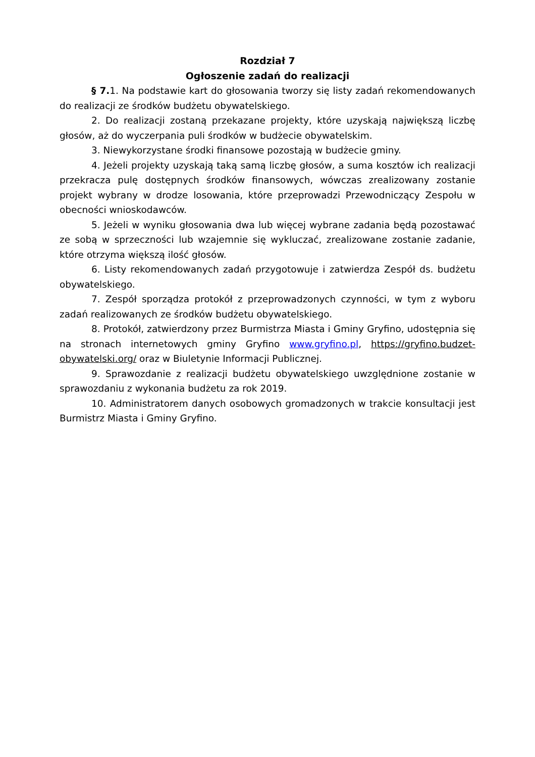Rozdział 7
Ogłoszenie zadań do realizacji
§ 7. 1. Na podstawie kart do głosowania tworzy się listy zadań rekomendowanych do realizacji ze środków budżetu obywatelskiego.
2. Do realizacji zostaną przekazane projekty, które uzyskają największą liczbę głosów, aż do wyczerpania puli środków w budżecie obywatelskim.
3. Niewykorzystane środki finansowe pozostają w budżecie gminy.
4. Jeżeli projekty uzyskają taką samą liczbę głosów, a suma kosztów ich realizacji przekracza pulę dostępnych środków finansowych, wówczas zrealizowany zostanie projekt wybrany w drodze losowania, które przeprowadzi Przewodniczący Zespołu w obecności wnioskodawców.
5. Jeżeli w wyniku głosowania dwa lub więcej wybrane zadania będą pozostawać ze sobą w sprzeczności lub wzajemnie się wykluczać, zrealizowane zostanie zadanie, które otrzyma większą ilość głosów.
6. Listy rekomendowanych zadań przygotowuje i zatwierdza Zespół ds. budżetu obywatelskiego.
7. Zespół sporządza protokół z przeprowadzonych czynności, w tym z wyboru zadań realizowanych ze środków budżetu obywatelskiego.
8. Protokół, zatwierdzony przez Burmistrza Miasta i Gminy Gryfino, udostępnia się na stronach internetowych gminy Gryfino www.gryfino.pl, https://gryfino.budzet-obywatelski.org/ oraz w Biuletynie Informacji Publicznej.
9. Sprawozdanie z realizacji budżetu obywatelskiego uwzględnione zostanie w sprawozdaniu z wykonania budżetu za rok 2019.
10. Administratorem danych osobowych gromadzonych w trakcie konsultacji jest Burmistrz Miasta i Gminy Gryfino.